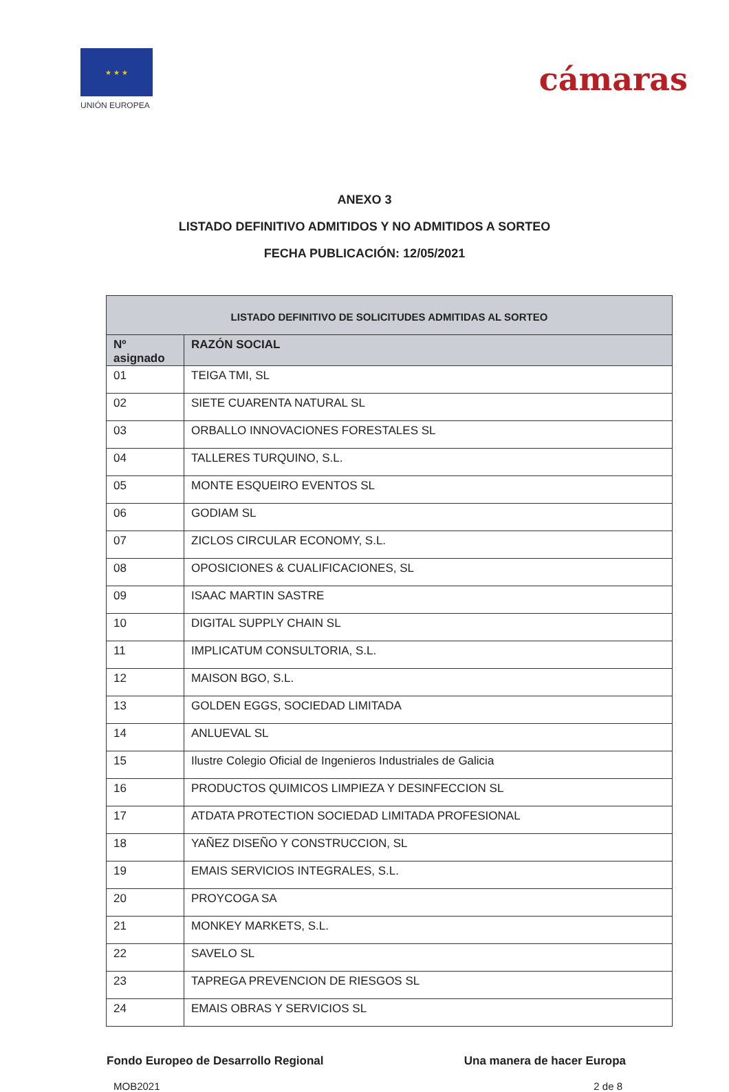★ ★ ★
UNIÓN EUROPEA
cámaras
ANEXO 3
LISTADO DEFINITIVO ADMITIDOS Y NO ADMITIDOS A SORTEO
FECHA PUBLICACIÓN: 12/05/2021
| LISTADO DEFINITIVO DE SOLICITUDES ADMITIDAS AL SORTEO | |
| --- | --- |
| Nº asignado | RAZÓN SOCIAL |
| 01 | TEIGA TMI, SL |
| 02 | SIETE CUARENTA NATURAL SL |
| 03 | ORBALLO INNOVACIONES FORESTALES SL |
| 04 | TALLERES TURQUINO, S.L. |
| 05 | MONTE ESQUEIRO EVENTOS SL |
| 06 | GODIAM SL |
| 07 | ZICLOS CIRCULAR ECONOMY, S.L. |
| 08 | OPOSICIONES & CUALIFICACIONES, SL |
| 09 | ISAAC MARTIN SASTRE |
| 10 | DIGITAL SUPPLY CHAIN SL |
| 11 | IMPLICATUM CONSULTORIA, S.L. |
| 12 | MAISON BGO, S.L. |
| 13 | GOLDEN EGGS, SOCIEDAD LIMITADA |
| 14 | ANLUEVAL SL |
| 15 | Ilustre Colegio Oficial de Ingenieros Industriales de Galicia |
| 16 | PRODUCTOS QUIMICOS LIMPIEZA Y DESINFECCION SL |
| 17 | ATDATA PROTECTION SOCIEDAD LIMITADA PROFESIONAL |
| 18 | YAÑEZ DISEÑO Y CONSTRUCCION, SL |
| 19 | EMAIS SERVICIOS INTEGRALES, S.L. |
| 20 | PROYCOGA SA |
| 21 | MONKEY MARKETS, S.L. |
| 22 | SAVELO SL |
| 23 | TAPREGA PREVENCION DE RIESGOS SL |
| 24 | EMAIS OBRAS Y SERVICIOS SL |
Fondo Europeo de Desarrollo Regional Una manera de hacer Europa
MOB2021 2 de 8